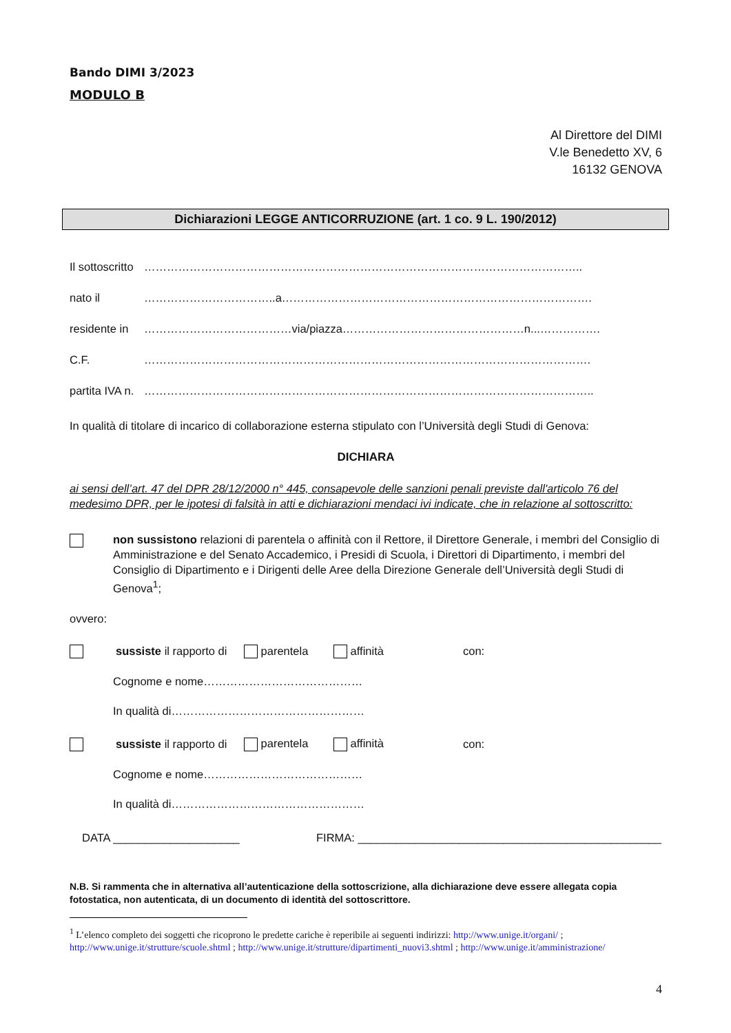Bando DIMI 3/2023
MODULO B
Al Direttore del DIMI
V.le Benedetto XV, 6
16132 GENOVA
Dichiarazioni LEGGE ANTICORRUZIONE (art. 1 co. 9 L. 190/2012)
Il sottoscritto ……………………………………………………………………………………………………..
nato il ……………………………..a……………………………………………………………………….
residente in …………………………………via/piazza…………………………………………n...…………….
C.F. ……………………………………………………………………………………………………….
partita IVA n. ………………………………………………………………………………………………………..
In qualità di titolare di incarico di collaborazione esterna stipulato con l’Università degli Studi di Genova:
DICHIARA
ai sensi dell’art. 47 del DPR 28/12/2000 n° 445, consapevole delle sanzioni penali previste dall'articolo 76 del medesimo DPR, per le ipotesi di falsità in atti e dichiarazioni mendaci ivi indicate, che in relazione al sottoscritto:
non sussistono relazioni di parentela o affinità con il Rettore, il Direttore Generale, i membri del Consiglio di Amministrazione e del Senato Accademico, i Presidi di Scuola, i Direttori di Dipartimento, i membri del Consiglio di Dipartimento e i Dirigenti delle Aree della Direzione Generale dell’Università degli Studi di Genova<sup>1</sup>;
ovvero:
sussiste il rapporto di parentela affinità con:
Cognome e nome……………………………………
In qualità di……………………………………………
sussiste il rapporto di parentela affinità con:
Cognome e nome……………………………………
In qualità di……………………………………………
DATA ____________________ FIRMA: ________________________________________________
N.B. Si rammenta che in alternativa all’autenticazione della sottoscrizione, alla dichiarazione deve essere allegata copia fotostatica, non autenticata, di un documento di identità del sottoscrittore.
<sup>1</sup> L’elenco completo dei soggetti che ricoprono le predette cariche è reperibile ai seguenti indirizzi: http://www.unige.it/organi/ ; http://www.unige.it/strutture/scuole.shtml ; http://www.unige.it/strutture/dipartimenti_nuovi3.shtml ; http://www.unige.it/amministrazione/
4